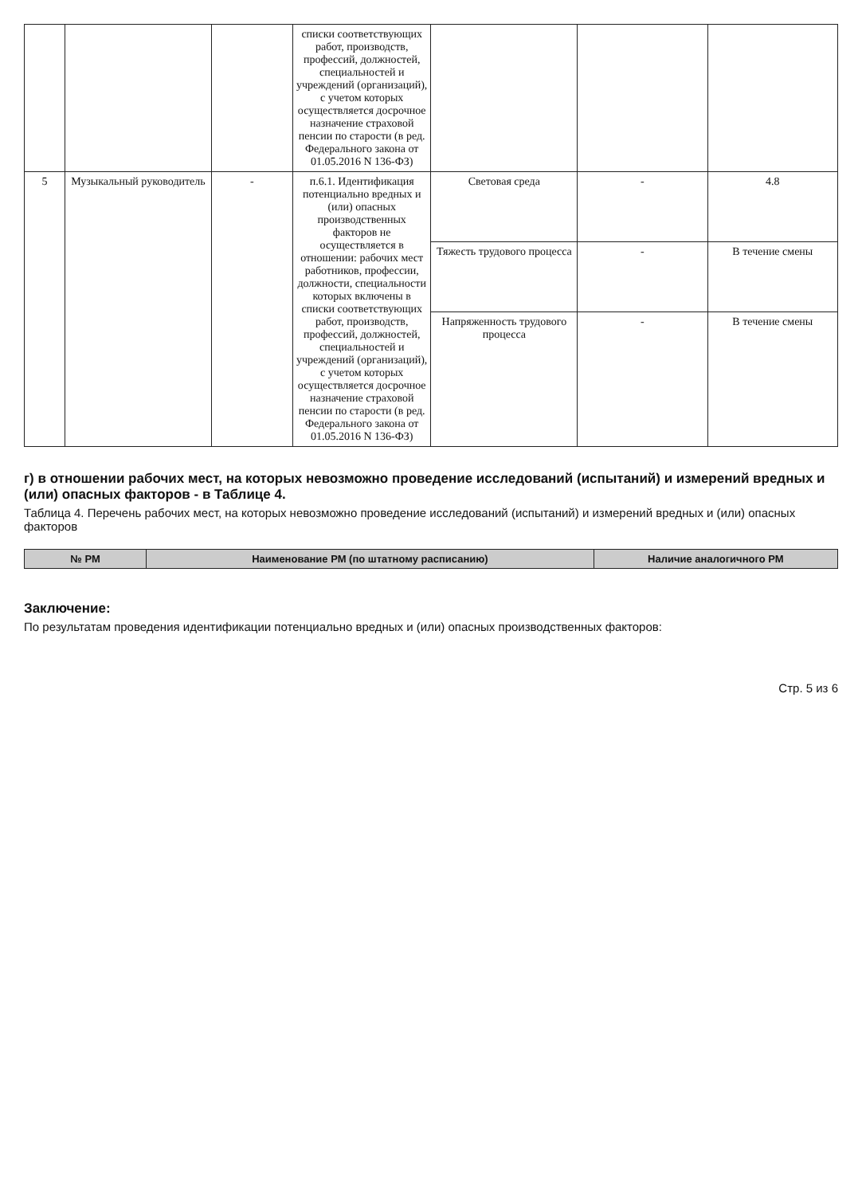| | | | списки соответствующих работ, производств, профессий, должностей, специальностей и учреждений (организаций), с учетом которых осуществляется досрочное назначение страховой пенсии по старости (в ред. Федерального закона от 01.05.2016 N 136-ФЗ) | | | |
| 5 | Музыкальный руководитель | - | п.6.1. Идентификация потенциально вредных и (или) опасных производственных факторов не осуществляется в отношении: рабочих мест работников, профессии, должности, специальности которых включены в списки соответствующих работ, производств, профессий, должностей, специальностей и учреждений (организаций), с учетом которых осуществляется досрочное назначение страховой пенсии по старости (в ред. Федерального закона от 01.05.2016 N 136-ФЗ) | Световая среда | - | 4.8 |
| | | | | Тяжесть трудового процесса | - | В течение смены |
| | | | | Напряженность трудового процесса | - | В течение смены |
г) в отношении рабочих мест, на которых невозможно проведение исследований (испытаний) и измерений вредных и (или) опасных факторов - в Таблице 4.
Таблица 4. Перечень рабочих мест, на которых невозможно проведение исследований (испытаний) и измерений вредных и (или) опасных факторов
| № РМ | Наименование РМ (по штатному расписанию) | Наличие аналогичного РМ |
| --- | --- | --- |
Заключение:
По результатам проведения идентификации потенциально вредных и (или) опасных производственных факторов:
Стр. 5 из 6